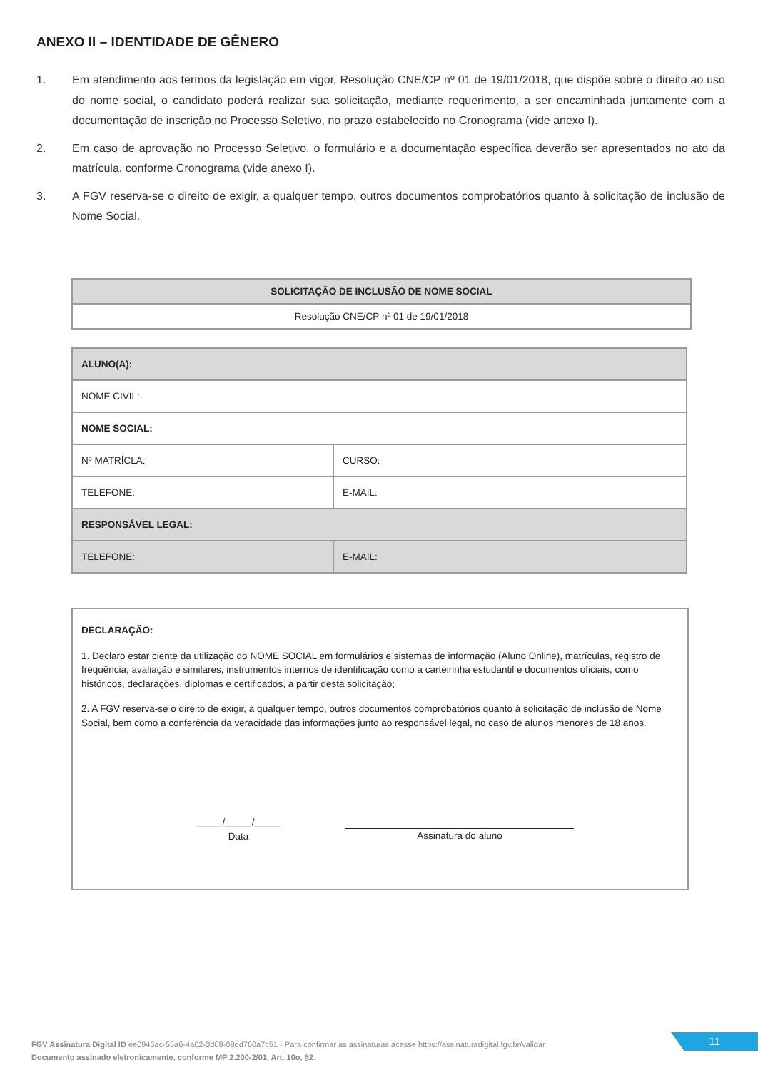ANEXO II – IDENTIDADE DE GÊNERO
1. Em atendimento aos termos da legislação em vigor, Resolução CNE/CP nº 01 de 19/01/2018, que dispõe sobre o direito ao uso do nome social, o candidato poderá realizar sua solicitação, mediante requerimento, a ser encaminhada juntamente com a documentação de inscrição no Processo Seletivo, no prazo estabelecido no Cronograma (vide anexo I).
2. Em caso de aprovação no Processo Seletivo, o formulário e a documentação específica deverão ser apresentados no ato da matrícula, conforme Cronograma (vide anexo I).
3. A FGV reserva-se o direito de exigir, a qualquer tempo, outros documentos comprobatórios quanto à solicitação de inclusão de Nome Social.
| SOLICITAÇÃO DE INCLUSÃO DE NOME SOCIAL |
| --- |
| Resolução CNE/CP nº 01 de 19/01/2018 |
| ALUNO(A): | |
| NOME CIVIL: | |
| NOME SOCIAL: | |
| Nº MATRÍCLA: | CURSO: |
| TELEFONE: | E-MAIL: |
| RESPONSÁVEL LEGAL: | |
| TELEFONE: | E-MAIL: |
DECLARAÇÃO:
1. Declaro estar ciente da utilização do NOME SOCIAL em formulários e sistemas de informação (Aluno Online), matrículas, registro de frequência, avaliação e similares, instrumentos internos de identificação como a carteirinha estudantil e documentos oficiais, como históricos, declarações, diplomas e certificados, a partir desta solicitação;
2. A FGV reserva-se o direito de exigir, a qualquer tempo, outros documentos comprobatórios quanto à solicitação de inclusão de Nome Social, bem como a conferência da veracidade das informações junto ao responsável legal, no caso de alunos menores de 18 anos.
_____/_____/_____
Data
Assinatura do aluno
FGV Assinatura Digital ID ee0945ac-55a6-4a02-3d08-08dd760a7c51 - Para confirmar as assinaturas acesse https://assinaturadigital.fgv.br/validar
Documento assinado eletronicamente, conforme MP 2.200-2/01, Art. 10o, §2.
11